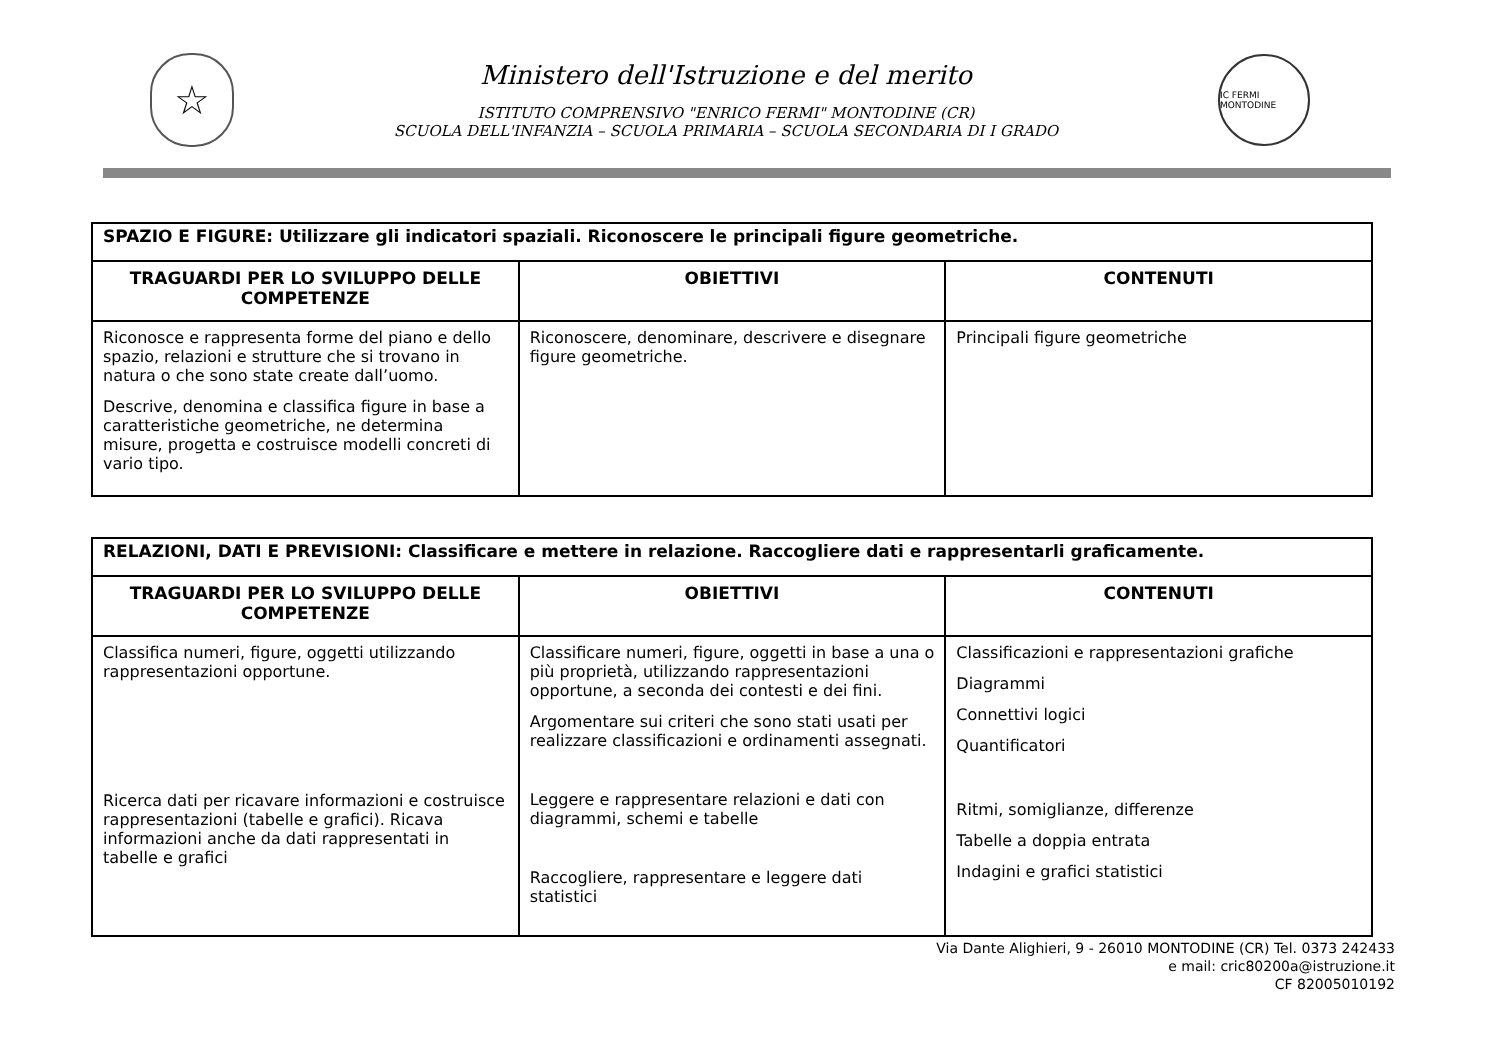☆
Ministero dell'Istruzione e del merito
ISTITUTO COMPRENSIVO "ENRICO FERMI" MONTODINE (CR)
SCUOLA DELL'INFANZIA – SCUOLA PRIMARIA – SCUOLA SECONDARIA DI I GRADO
IC FERMI MONTODINE
| SPAZIO E FIGURE: Utilizzare gli indicatori spaziali. Riconoscere le principali figure geometriche. | | |
| TRAGUARDI PER LO SVILUPPO DELLE COMPETENZE | OBIETTIVI | CONTENUTI |
| Riconosce e rappresenta forme del piano e dello spazio, relazioni e strutture che si trovano in natura o che sono state create dall’uomo. Descrive, denomina e classifica figure in base a caratteristiche geometriche, ne determina misure, progetta e costruisce modelli concreti di vario tipo. | Riconoscere, denominare, descrivere e disegnare figure geometriche. | Principali figure geometriche |
| RELAZIONI, DATI E PREVISIONI: Classificare e mettere in relazione. Raccogliere dati e rappresentarli graficamente. | | |
| TRAGUARDI PER LO SVILUPPO DELLE COMPETENZE | OBIETTIVI | CONTENUTI |
| Classifica numeri, figure, oggetti utilizzando rappresentazioni opportune. Ricerca dati per ricavare informazioni e costruisce rappresentazioni (tabelle e grafici). Ricava informazioni anche da dati rappresentati in tabelle e grafici | Classificare numeri, figure, oggetti in base a una o più proprietà, utilizzando rappresentazioni opportune, a seconda dei contesti e dei fini. Argomentare sui criteri che sono stati usati per realizzare classificazioni e ordinamenti assegnati. Leggere e rappresentare relazioni e dati con diagrammi, schemi e tabelle Raccogliere, rappresentare e leggere dati statistici | Classificazioni e rappresentazioni grafiche Diagrammi Connettivi logici Quantificatori Ritmi, somiglianze, differenze Tabelle a doppia entrata Indagini e grafici statistici |
Via Dante Alighieri, 9 - 26010 MONTODINE (CR) Tel. 0373 242433
e mail: cric80200a@istruzione.it
CF 82005010192